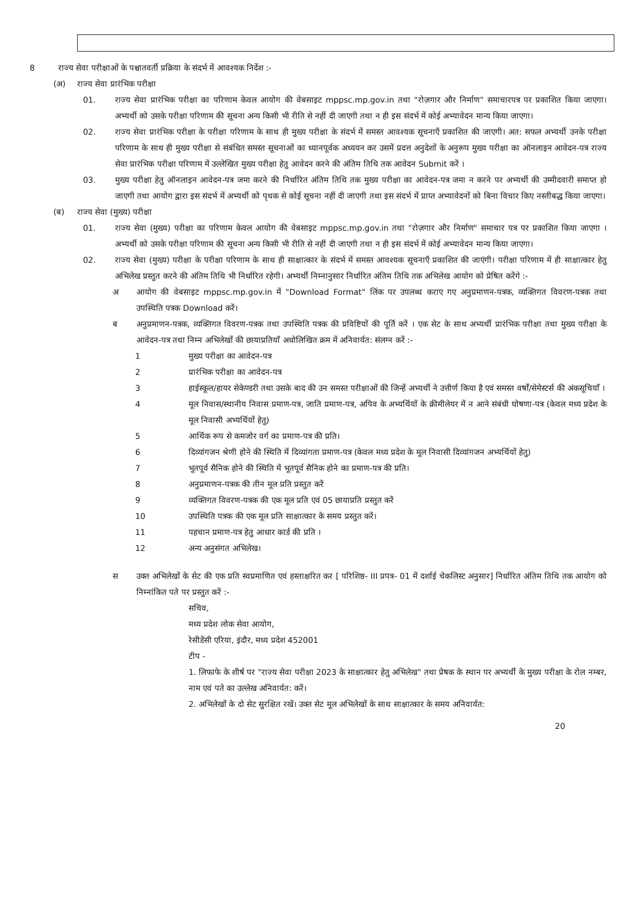8 राज्य सेवा परीक्षाओं के पश्चातवर्ती प्रक्रिया के संदर्भ में आवश्यक निर्देश :-
(अ) राज्य सेवा प्रारंभिक परीक्षा
01. राज्य सेवा प्रारंभिक परीक्षा का परिणाम केवल आयोग की वेबसाइट mppsc.mp.gov.in तथा "रोज़गार और निर्माण" समाचारपत्र पर प्रकाशित किया जाएगा। अभ्यर्थी को उसके परीक्षा परिणाम की सूचना अन्य किसी भी रीति से नहीं दी जाएगी तथा न ही इस संदर्भ में कोई अभ्यावेदन मान्य किया जाएगा।
02. राज्य सेवा प्रारंभिक परीक्षा के परीक्षा परिणाम के साथ ही मुख्य परीक्षा के संदर्भ में समस्त आवश्यक सूचनाएँ प्रकाशित की जाएगी। अत: सफल अभ्यर्थी उनके परीक्षा परिणाम के साथ ही मुख्य परीक्षा से संबंधित समस्त सूचनाओं का ध्यानपूर्वक अध्ययन कर उसमें प्रदत्त अनुदेशों के अनुरूप मुख्य परीक्षा का ऑनलाइन आवेदन-पत्र राज्य सेवा प्रारंभिक परीक्षा परिणाम में उल्लेखित मुख्य परीक्षा हेतु आवेदन करने की अंतिम तिथि तक आवेदन Submit करें ।
03. मुख्य परीक्षा हेतु ऑनलाइन आवेदन-पत्र जमा करने की निर्धारित अंतिम तिथि तक मुख्य परीक्षा का आवेदन-पत्र जमा न करने पर अभ्यर्थी की उम्मीदवारी समाप्त हो जाएगी तथा आयोग द्वारा इस संदर्भ में अभ्यर्थी को पृथक से कोई सूचना नहीं दी जाएगी तथा इस संदर्भ में प्राप्त अभ्यावेदनों को बिना विचार किए नस्तीबद्ध किया जाएगा।
(ब) राज्य सेवा (मुख्य) परीक्षा
01. राज्य सेवा (मुख्य) परीक्षा का परिणाम केवल आयोग की वेबसाइट mppsc.mp.gov.in तथा "रोज़गार और निर्माण" समाचार पत्र पर प्रकाशित किया जाएगा । अभ्यर्थी को उसके परीक्षा परिणाम की सूचना अन्य किसी भी रीति से नहीं दी जाएगी तथा न ही इस संदर्भ में कोई अभ्यावेदन मान्य किया जाएगा।
02. राज्य सेवा (मुख्य) परीक्षा के परीक्षा परिणाम के साथ ही साक्षात्कार के संदर्भ में समस्त आवश्यक सूचनाएँ प्रकाशित की जाएंगी। परीक्षा परिणाम में ही साक्षात्कार हेतु अभिलेख प्रस्तुत करने की अंतिम तिथि भी निर्धारित रहेगी। अभ्यर्थी निम्नानुसार निर्धारित अंतिम तिथि तक अभिलेख आयोग को प्रेषित करेंगे :-
अ आयोग की वेबसाइट mppsc.mp.gov.in में "Download Format" लिंक पर उपलब्ध कराए गए अनुप्रमाणन-पत्रक, व्यक्तिगत विवरण-पत्रक तथा उपस्थिति पत्रक Download करें।
ब अनुप्रमाणन-पत्रक, व्यक्तिगत विवरण-पत्रक तथा उपस्थिति पत्रक की प्रविष्टियों की पूर्ति करें । एक सेट के साथ अभ्यर्थी प्रारंभिक परीक्षा तथा मुख्य परीक्षा के आवेदन-पत्र तथा निम्न अभिलेखों की छायाप्रतियाँ अधोलिखित क्रम में अनिवार्यत: संलग्न करें :-
1 मुख्य परीक्षा का आवेदन-पत्र
2 प्रारंभिक परीक्षा का आवेदन-पत्र
3 हाईस्कूल/हायर सेकेण्डरी तथा उसके बाद की उन समस्त परीक्षाओं की जिन्हें अभ्यर्थी ने उत्तीर्ण किया है एवं समस्त वर्षों/सेमेस्टर्स की अंकसूचियाँ ।
4 मूल निवास/स्थानीय निवास प्रमाण-पत्र, जाति प्रमाण-पत्र, अपिव के अभ्यर्थियों के क्रीमीलेयर में न आने संबंधी घोषणा-पत्र (केवल मध्य प्रदेश के मूल निवासी अभ्यर्थियों हेतु)
5 आर्थिक रूप से कमजोर वर्ग का प्रमाण-पत्र की प्रति।
6 दिव्यांगजन श्रेणी होने की स्थिति में दिव्यांगता प्रमाण-पत्र (केवल मध्य प्रदेश के मूल निवासी दिव्यांगजन अभ्यर्थियों हेतु)
7 भूतपूर्व सैनिक होने की स्थिति में भूतपूर्व सैनिक होने का प्रमाण-पत्र की प्रति।
8 अनुप्रमाणन-पत्रक की तीन मूल प्रति प्रस्तुत करें
9 व्यक्तिगत विवरण-पत्रक की एक मूल प्रति एवं 05 छायाप्रति प्रस्तुत करें
10 उपस्थिति पत्रक की एक मूल प्रति साक्षात्कार के समय प्रस्तुत करें।
11 पहचान प्रमाण-पत्र हेतु आधार कार्ड की प्रति ।
12 अन्य अनुसंगत अभिलेख।
स उक्त अभिलेखों के सेट की एक प्रति स्वप्रमाणित एवं हस्ताक्षरित कर [ परिशिष्ठ- III प्रपत्र- 01 में दर्शाई चेकलिस्ट अनुसार] निर्धारित अंतिम तिथि तक आयोग को निम्नांकित पते पर प्रस्तुत करें :-
सचिव,
मध्य प्रदेश लोक सेवा आयोग,
रेसीडेंसी एरिया, इंदौर, मध्य प्रदेश 452001
टीप -
1. लिफाफे के शीर्ष पर "राज्य सेवा परीक्षा 2023 के साक्षात्कार हेतु अभिलेख" तथा प्रेषक के स्थान पर अभ्यर्थी के मुख्य परीक्षा के रोल नम्बर, नाम एवं पते का उल्लेख अनिवार्यत: करें।
2. अभिलेखों के दो सेट सुरक्षित रखें। उक्त सेट मूल अभिलेखों के साथ साक्षात्कार के समय अनिवार्यत:
20